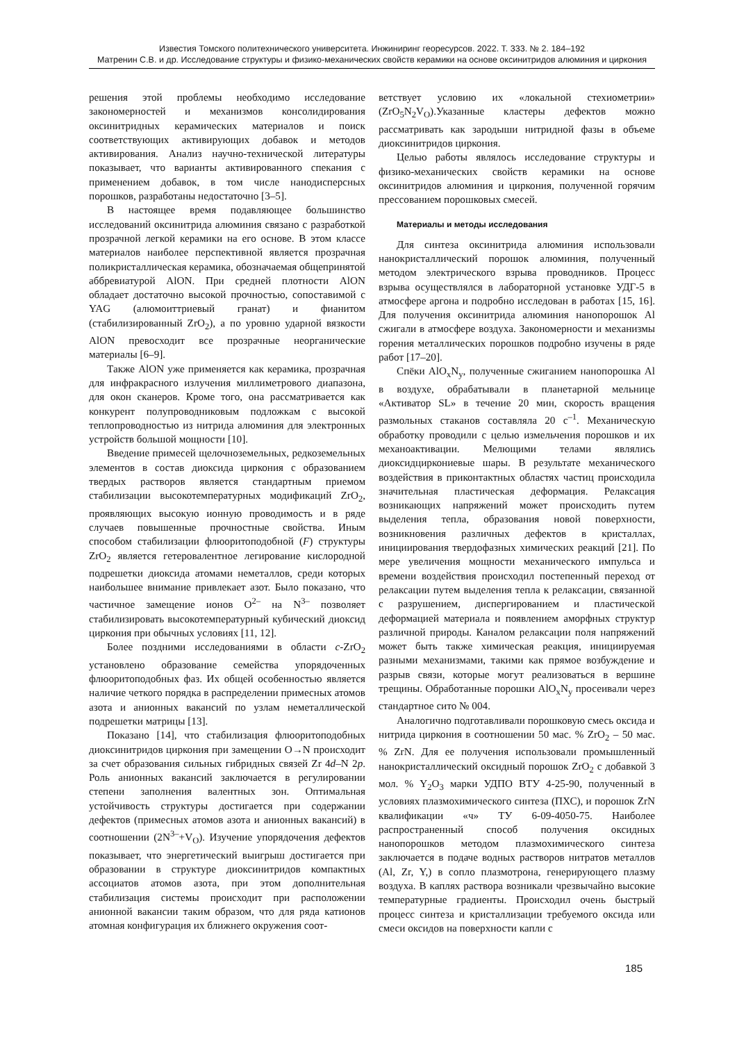Известия Томского политехнического университета. Инжиниринг георесурсов. 2022. Т. 333. № 2. 184–192
Матренин С.В. и др. Исследование структуры и физико-механических свойств керамики на основе оксинитридов алюминия и циркония
решения этой проблемы необходимо исследование закономерностей и механизмов консолидирования оксинитридных керамических материалов и поиск соответствующих активирующих добавок и методов активирования. Анализ научно-технической литературы показывает, что варианты активированного спекания с применением добавок, в том числе нанодисперсных порошков, разработаны недостаточно [3–5].
В настоящее время подавляющее большинство исследований оксинитрида алюминия связано с разработкой прозрачной легкой керамики на его основе. В этом классе материалов наиболее перспективной является прозрачная поликристаллическая керамика, обозначаемая общепринятой аббревиатурой AlON. При средней плотности AlON обладает достаточно высокой прочностью, сопоставимой с YAG (алюмоиттриевый гранат) и фианитом (стабилизированный ZrO<sub>2</sub>), а по уровню ударной вязкости AlON превосходит все прозрачные неорганические материалы [6–9].
Также AlON уже применяется как керамика, прозрачная для инфракрасного излучения миллиметрового диапазона, для окон сканеров. Кроме того, она рассматривается как конкурент полупроводниковым подложкам с высокой теплопроводностью из нитрида алюминия для электронных устройств большой мощности [10].
Введение примесей щелочноземельных, редкоземельных элементов в состав диоксида циркония с образованием твердых растворов является стандартным приемом стабилизации высокотемпературных модификаций ZrO<sub>2</sub>, проявляющих высокую ионную проводимость и в ряде случаев повышенные прочностные свойства. Иным способом стабилизации флюоритоподобной (F) структуры ZrO<sub>2</sub> является гетеровалентное легирование кислородной подрешетки диоксида атомами неметаллов, среди которых наибольшее внимание привлекает азот. Было показано, что частичное замещение ионов O<sup>2–</sup> на N<sup>3–</sup> позволяет стабилизировать высокотемпературный кубический диоксид циркония при обычных условиях [11, 12].
Более поздними исследованиями в области c-ZrO<sub>2</sub> установлено образование семейства упорядоченных флюоритоподобных фаз. Их общей особенностью является наличие четкого порядка в распределении примесных атомов азота и анионных вакансий по узлам неметаллической подрешетки матрицы [13].
Показано [14], что стабилизация флюоритоподобных диоксинитридов циркония при замещении O→N происходит за счет образования сильных гибридных связей Zr 4d–N 2p. Роль анионных вакансий заключается в регулировании степени заполнения валентных зон. Оптимальная устойчивость структуры достигается при содержании дефектов (примесных атомов азота и анионных вакансий) в соотношении (2N<sup>3–</sup>+V<sub>O</sub>). Изучение упорядочения дефектов показывает, что энергетический выигрыш достигается при образовании в структуре диоксинитридов компактных ассоциатов атомов азота, при этом дополнительная стабилизация системы происходит при расположении анионной вакансии таким образом, что для ряда катионов атомная конфигурация их ближнего окружения соот-
ветствует условию их «локальной стехиометрии» (ZrO<sub>5</sub>N<sub>2</sub>V<sub>O</sub>).Указанные кластеры дефектов можно рассматривать как зародыши нитридной фазы в объеме диоксинитридов циркония.
Целью работы являлось исследование структуры и физико-механических свойств керамики на основе оксинитридов алюминия и циркония, полученной горячим прессованием порошковых смесей.
Материалы и методы исследования
Для синтеза оксинитрида алюминия использовали нанокристаллический порошок алюминия, полученный методом электрического взрыва проводников. Процесс взрыва осуществлялся в лабораторной установке УДГ-5 в атмосфере аргона и подробно исследован в работах [15, 16]. Для получения оксинитрида алюминия нанопорошок Al сжигали в атмосфере воздуха. Закономерности и механизмы горения металлических порошков подробно изучены в ряде работ [17–20].
Спёки AlO<sub>x</sub>N<sub>y</sub>, полученные сжиганием нанопорошка Al в воздухе, обрабатывали в планетарной мельнице «Активатор SL» в течение 20 мин, скорость вращения размольных стаканов составляла 20 с<sup>–1</sup>. Механическую обработку проводили с целью измельчения порошков и их механоактивации. Мелющими телами являлись диоксидциркониевые шары. В результате механического воздействия в приконтактных областях частиц происходила значительная пластическая деформация. Релаксация возникающих напряжений может происходить путем выделения тепла, образования новой поверхности, возникновения различных дефектов в кристаллах, инициирования твердофазных химических реакций [21]. По мере увеличения мощности механического импульса и времени воздействия происходил постепенный переход от релаксации путем выделения тепла к релаксации, связанной с разрушением, диспергированием и пластической деформацией материала и появлением аморфных структур различной природы. Каналом релаксации поля напряжений может быть также химическая реакция, инициируемая разными механизмами, такими как прямое возбуждение и разрыв связи, которые могут реализоваться в вершине трещины. Обработанные порошки AlO<sub>x</sub>N<sub>y</sub> просеивали через стандартное сито № 004.
Аналогично подготавливали порошковую смесь оксида и нитрида циркония в соотношении 50 мас. % ZrO<sub>2</sub> – 50 мас. % ZrN. Для ее получения использовали промышленный нанокристаллический оксидный порошок ZrO<sub>2</sub> с добавкой 3 мол. % Y<sub>2</sub>O<sub>3</sub> марки УДПО ВТУ 4-25-90, полученный в условиях плазмохимического синтеза (ПХС), и порошок ZrN квалификации «ч» ТУ 6-09-4050-75. Наиболее распространенный способ получения оксидных нанопорошков методом плазмохимического синтеза заключается в подаче водных растворов нитратов металлов (Al, Zr, Y,) в сопло плазмотрона, генерирующего плазму воздуха. В каплях раствора возникали чрезвычайно высокие температурные градиенты. Происходил очень быстрый процесс синтеза и кристаллизации требуемого оксида или смеси оксидов на поверхности капли с
185